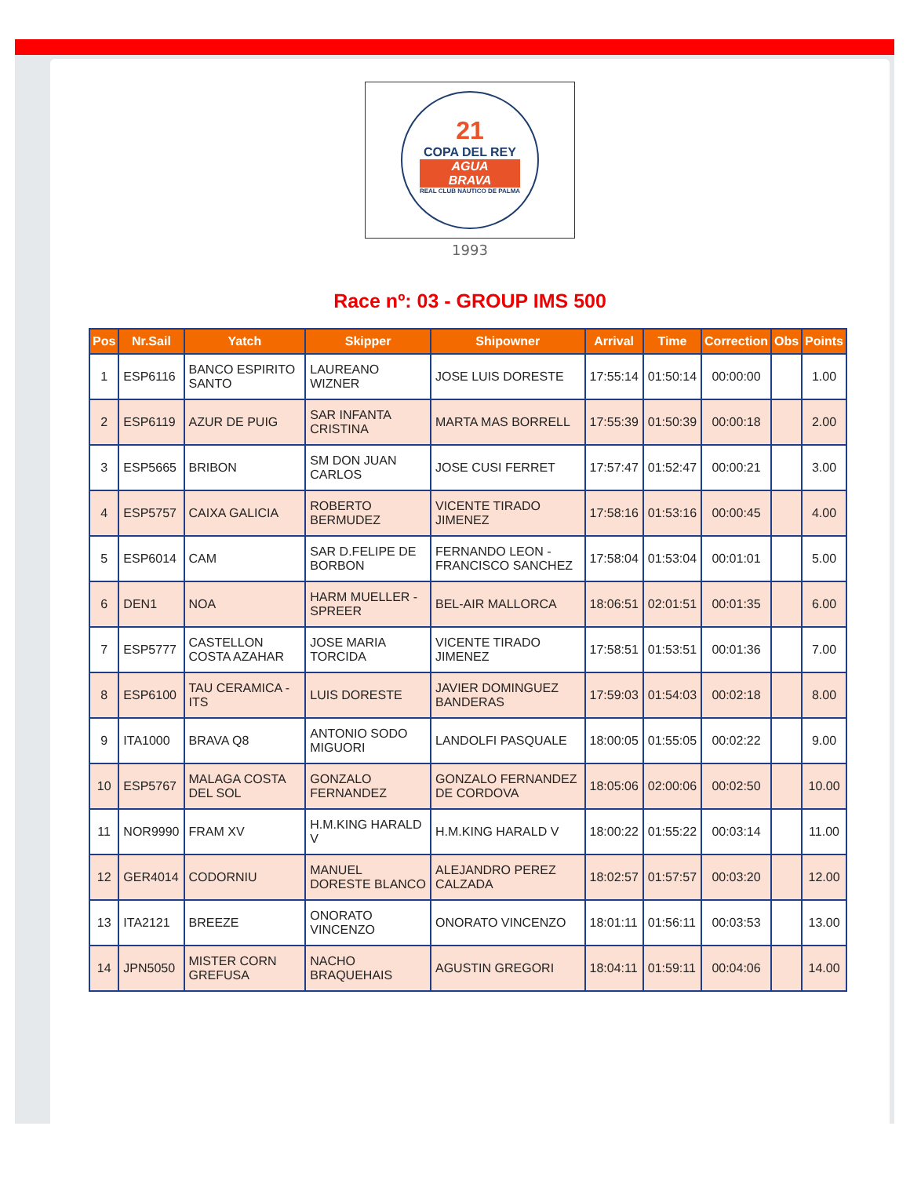21
COPA DEL REY
AGUA
BRAVA
REAL CLUB NÁUTICO DE PALMA
1993
Race nº: 03 - GROUP IMS 500
| Pos | Nr.Sail | Yatch | Skipper | Shipowner | Arrival | Time | Correction | Obs | Points |
| --- | --- | --- | --- | --- | --- | --- | --- | --- | --- |
| 1 | ESP6116 | BANCO ESPIRITO SANTO | LAUREANO WIZNER | JOSE LUIS DORESTE | 17:55:14 | 01:50:14 | 00:00:00 | | 1.00 |
| 2 | ESP6119 | AZUR DE PUIG | SAR INFANTA CRISTINA | MARTA MAS BORRELL | 17:55:39 | 01:50:39 | 00:00:18 | | 2.00 |
| 3 | ESP5665 | BRIBON | SM DON JUAN CARLOS | JOSE CUSI FERRET | 17:57:47 | 01:52:47 | 00:00:21 | | 3.00 |
| 4 | ESP5757 | CAIXA GALICIA | ROBERTO BERMUDEZ | VICENTE TIRADO JIMENEZ | 17:58:16 | 01:53:16 | 00:00:45 | | 4.00 |
| 5 | ESP6014 | CAM | SAR D.FELIPE DE BORBON | FERNANDO LEON - FRANCISCO SANCHEZ | 17:58:04 | 01:53:04 | 00:01:01 | | 5.00 |
| 6 | DEN1 | NOA | HARM MUELLER - SPREER | BEL-AIR MALLORCA | 18:06:51 | 02:01:51 | 00:01:35 | | 6.00 |
| 7 | ESP5777 | CASTELLON COSTA AZAHAR | JOSE MARIA TORCIDA | VICENTE TIRADO JIMENEZ | 17:58:51 | 01:53:51 | 00:01:36 | | 7.00 |
| 8 | ESP6100 | TAU CERAMICA - ITS | LUIS DORESTE | JAVIER DOMINGUEZ BANDERAS | 17:59:03 | 01:54:03 | 00:02:18 | | 8.00 |
| 9 | ITA1000 | BRAVA Q8 | ANTONIO SODO MIGUORI | LANDOLFI PASQUALE | 18:00:05 | 01:55:05 | 00:02:22 | | 9.00 |
| 10 | ESP5767 | MALAGA COSTA DEL SOL | GONZALO FERNANDEZ | GONZALO FERNANDEZ DE CORDOVA | 18:05:06 | 02:00:06 | 00:02:50 | | 10.00 |
| 11 | NOR9990 | FRAM XV | H.M.KING HARALD V | H.M.KING HARALD V | 18:00:22 | 01:55:22 | 00:03:14 | | 11.00 |
| 12 | GER4014 | CODORNIU | MANUEL DORESTE BLANCO | ALEJANDRO PEREZ CALZADA | 18:02:57 | 01:57:57 | 00:03:20 | | 12.00 |
| 13 | ITA2121 | BREEZE | ONORATO VINCENZO | ONORATO VINCENZO | 18:01:11 | 01:56:11 | 00:03:53 | | 13.00 |
| 14 | JPN5050 | MISTER CORN GREFUSA | NACHO BRAQUEHAIS | AGUSTIN GREGORI | 18:04:11 | 01:59:11 | 00:04:06 | | 14.00 |